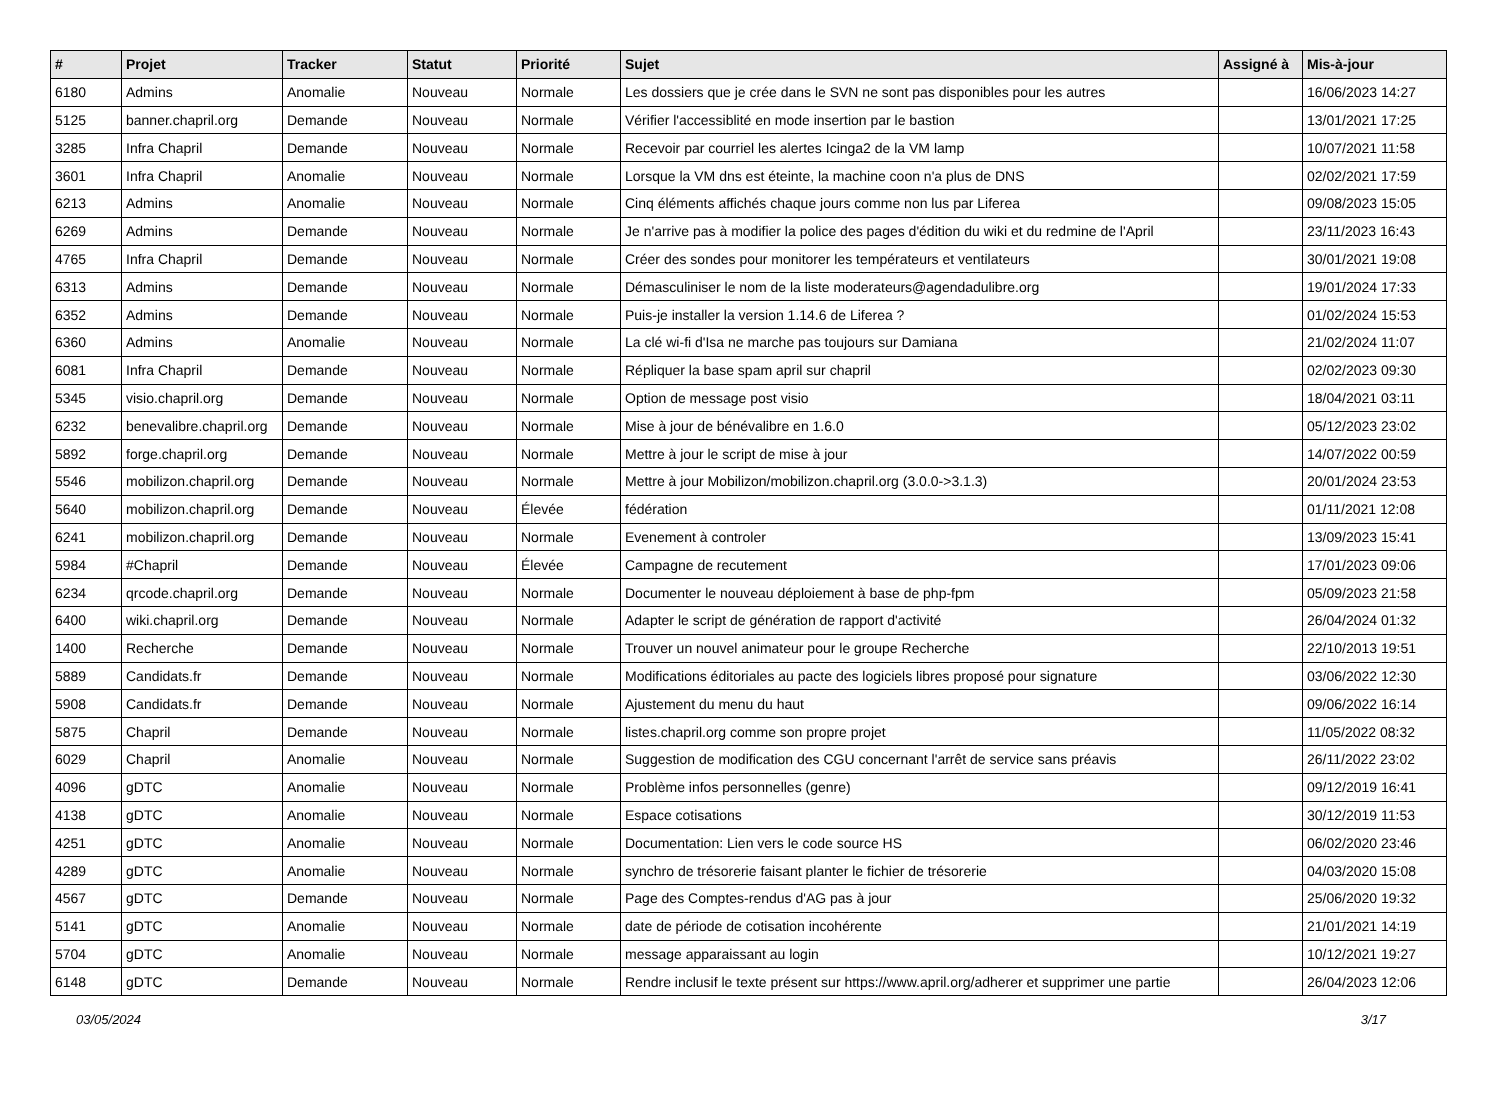| # | Projet | Tracker | Statut | Priorité | Sujet | Assigné à | Mis-à-jour |
| --- | --- | --- | --- | --- | --- | --- | --- |
| 6180 | Admins | Anomalie | Nouveau | Normale | Les dossiers que je crée dans le SVN ne sont pas disponibles pour les autres | | 16/06/2023 14:27 |
| 5125 | banner.chapril.org | Demande | Nouveau | Normale | Vérifier l'accessiblité en mode insertion par le bastion | | 13/01/2021 17:25 |
| 3285 | Infra Chapril | Demande | Nouveau | Normale | Recevoir par courriel les alertes Icinga2 de la VM lamp | | 10/07/2021 11:58 |
| 3601 | Infra Chapril | Anomalie | Nouveau | Normale | Lorsque la VM dns est éteinte, la machine coon n'a plus de DNS | | 02/02/2021 17:59 |
| 6213 | Admins | Anomalie | Nouveau | Normale | Cinq éléments affichés chaque jours comme non lus par Liferea | | 09/08/2023 15:05 |
| 6269 | Admins | Demande | Nouveau | Normale | Je n'arrive pas à modifier la police des pages d'édition du wiki et du redmine de l'April | | 23/11/2023 16:43 |
| 4765 | Infra Chapril | Demande | Nouveau | Normale | Créer des sondes pour monitorer les températeurs et ventilateurs | | 30/01/2021 19:08 |
| 6313 | Admins | Demande | Nouveau | Normale | Démasculiniser le nom de la liste moderateurs@agendadulibre.org | | 19/01/2024 17:33 |
| 6352 | Admins | Demande | Nouveau | Normale | Puis-je installer la version 1.14.6 de Liferea ? | | 01/02/2024 15:53 |
| 6360 | Admins | Anomalie | Nouveau | Normale | La clé wi-fi d'Isa ne marche pas toujours sur Damiana | | 21/02/2024 11:07 |
| 6081 | Infra Chapril | Demande | Nouveau | Normale | Répliquer la base spam april sur chapril | | 02/02/2023 09:30 |
| 5345 | visio.chapril.org | Demande | Nouveau | Normale | Option de message post visio | | 18/04/2021 03:11 |
| 6232 | benevalibre.chapril.org | Demande | Nouveau | Normale | Mise à jour de bénévalibre en 1.6.0 | | 05/12/2023 23:02 |
| 5892 | forge.chapril.org | Demande | Nouveau | Normale | Mettre à jour le script de mise à jour | | 14/07/2022 00:59 |
| 5546 | mobilizon.chapril.org | Demande | Nouveau | Normale | Mettre à jour Mobilizon/mobilizon.chapril.org (3.0.0->3.1.3) | | 20/01/2024 23:53 |
| 5640 | mobilizon.chapril.org | Demande | Nouveau | Élevée | fédération | | 01/11/2021 12:08 |
| 6241 | mobilizon.chapril.org | Demande | Nouveau | Normale | Evenement à controler | | 13/09/2023 15:41 |
| 5984 | #Chapril | Demande | Nouveau | Élevée | Campagne de recutement | | 17/01/2023 09:06 |
| 6234 | qrcode.chapril.org | Demande | Nouveau | Normale | Documenter le nouveau déploiement à base de php-fpm | | 05/09/2023 21:58 |
| 6400 | wiki.chapril.org | Demande | Nouveau | Normale | Adapter le script de génération de rapport d'activité | | 26/04/2024 01:32 |
| 1400 | Recherche | Demande | Nouveau | Normale | Trouver un nouvel animateur pour le groupe Recherche | | 22/10/2013 19:51 |
| 5889 | Candidats.fr | Demande | Nouveau | Normale | Modifications éditoriales au pacte des logiciels libres proposé pour signature | | 03/06/2022 12:30 |
| 5908 | Candidats.fr | Demande | Nouveau | Normale | Ajustement du menu du haut | | 09/06/2022 16:14 |
| 5875 | Chapril | Demande | Nouveau | Normale | listes.chapril.org comme son propre projet | | 11/05/2022 08:32 |
| 6029 | Chapril | Anomalie | Nouveau | Normale | Suggestion de modification des CGU concernant l'arrêt de service sans préavis | | 26/11/2022 23:02 |
| 4096 | gDTC | Anomalie | Nouveau | Normale | Problème infos personnelles (genre) | | 09/12/2019 16:41 |
| 4138 | gDTC | Anomalie | Nouveau | Normale | Espace cotisations | | 30/12/2019 11:53 |
| 4251 | gDTC | Anomalie | Nouveau | Normale | Documentation: Lien vers le code source HS | | 06/02/2020 23:46 |
| 4289 | gDTC | Anomalie | Nouveau | Normale | synchro de trésorerie faisant planter le fichier de trésorerie | | 04/03/2020 15:08 |
| 4567 | gDTC | Demande | Nouveau | Normale | Page des Comptes-rendus d'AG pas à jour | | 25/06/2020 19:32 |
| 5141 | gDTC | Anomalie | Nouveau | Normale | date de période de cotisation incohérente | | 21/01/2021 14:19 |
| 5704 | gDTC | Anomalie | Nouveau | Normale | message apparaissant au login | | 10/12/2021 19:27 |
| 6148 | gDTC | Demande | Nouveau | Normale | Rendre inclusif le texte présent sur https://www.april.org/adherer et supprimer une partie | | 26/04/2023 12:06 |
03/05/2024 3/17